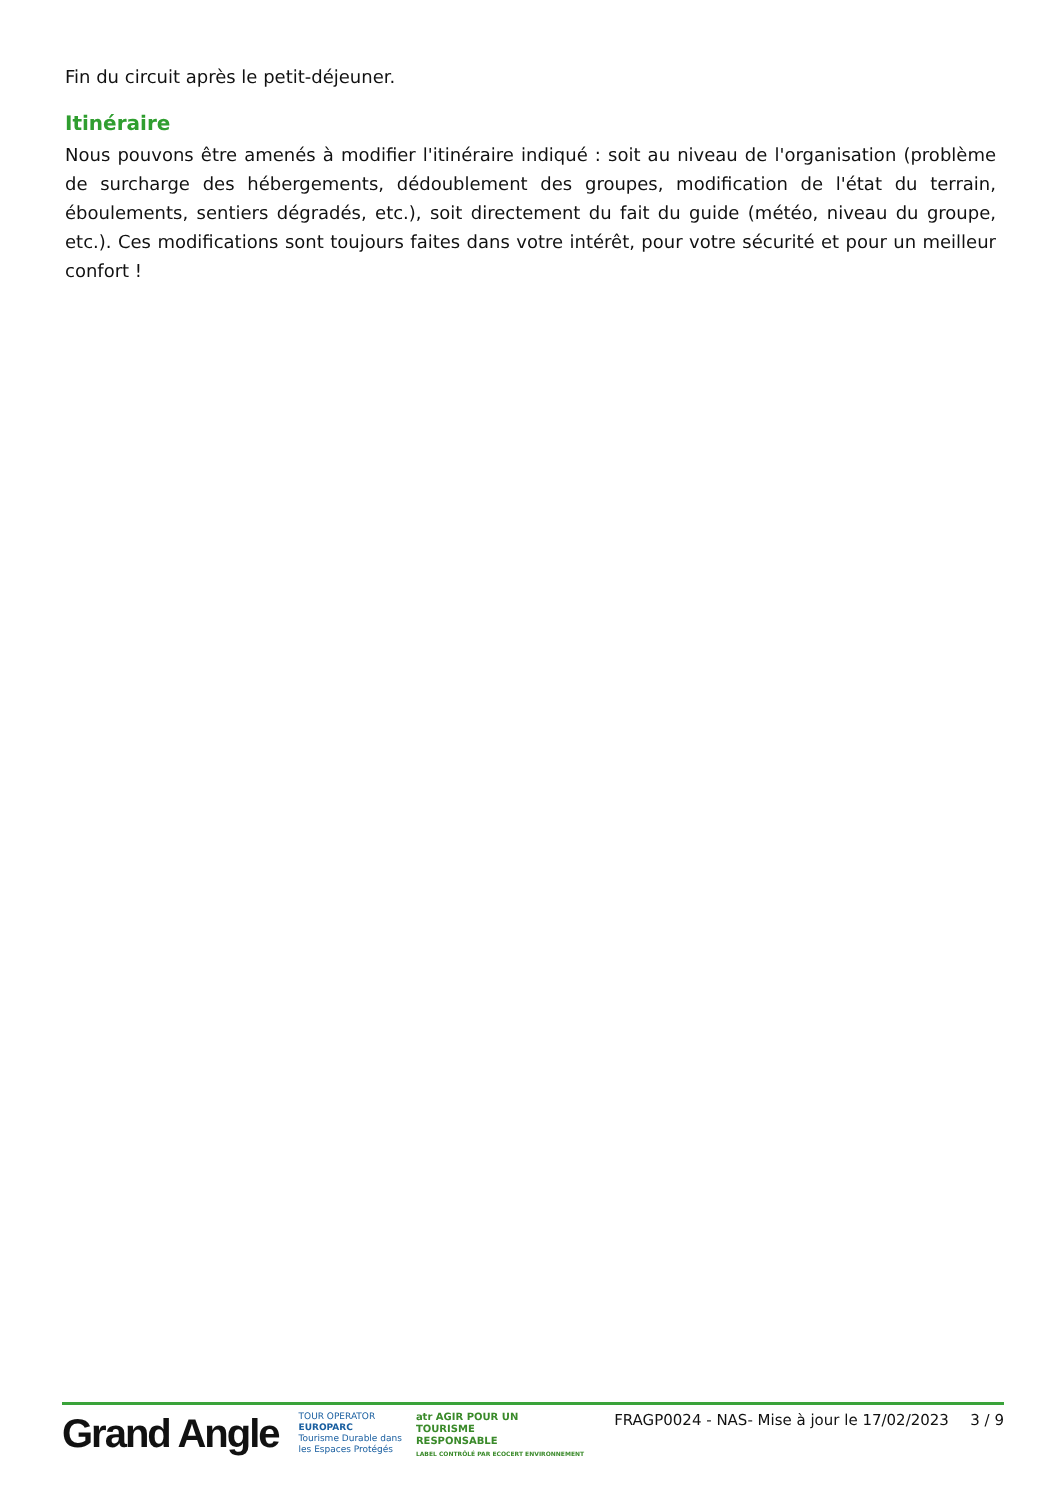Fin du circuit après le petit-déjeuner.
Itinéraire
Nous pouvons être amenés à modifier l'itinéraire indiqué : soit au niveau de l'organisation (problème de surcharge des hébergements, dédoublement des groupes, modification de l'état du terrain, éboulements, sentiers dégradés, etc.), soit directement du fait du guide (météo, niveau du groupe, etc.). Ces modifications sont toujours faites dans votre intérêt, pour votre sécurité et pour un meilleur confort !
Grand Angle
TOUR OPERATOR
EUROPARC
Tourisme Durable dans
les Espaces Protégés
atr AGIR POUR UN
TOURISME
RESPONSABLE
LABEL CONTRÔLÉ PAR ECOCERT ENVIRONNEMENT
FRAGP0024 - NAS- Mise à jour le 17/02/2023
3 / 9